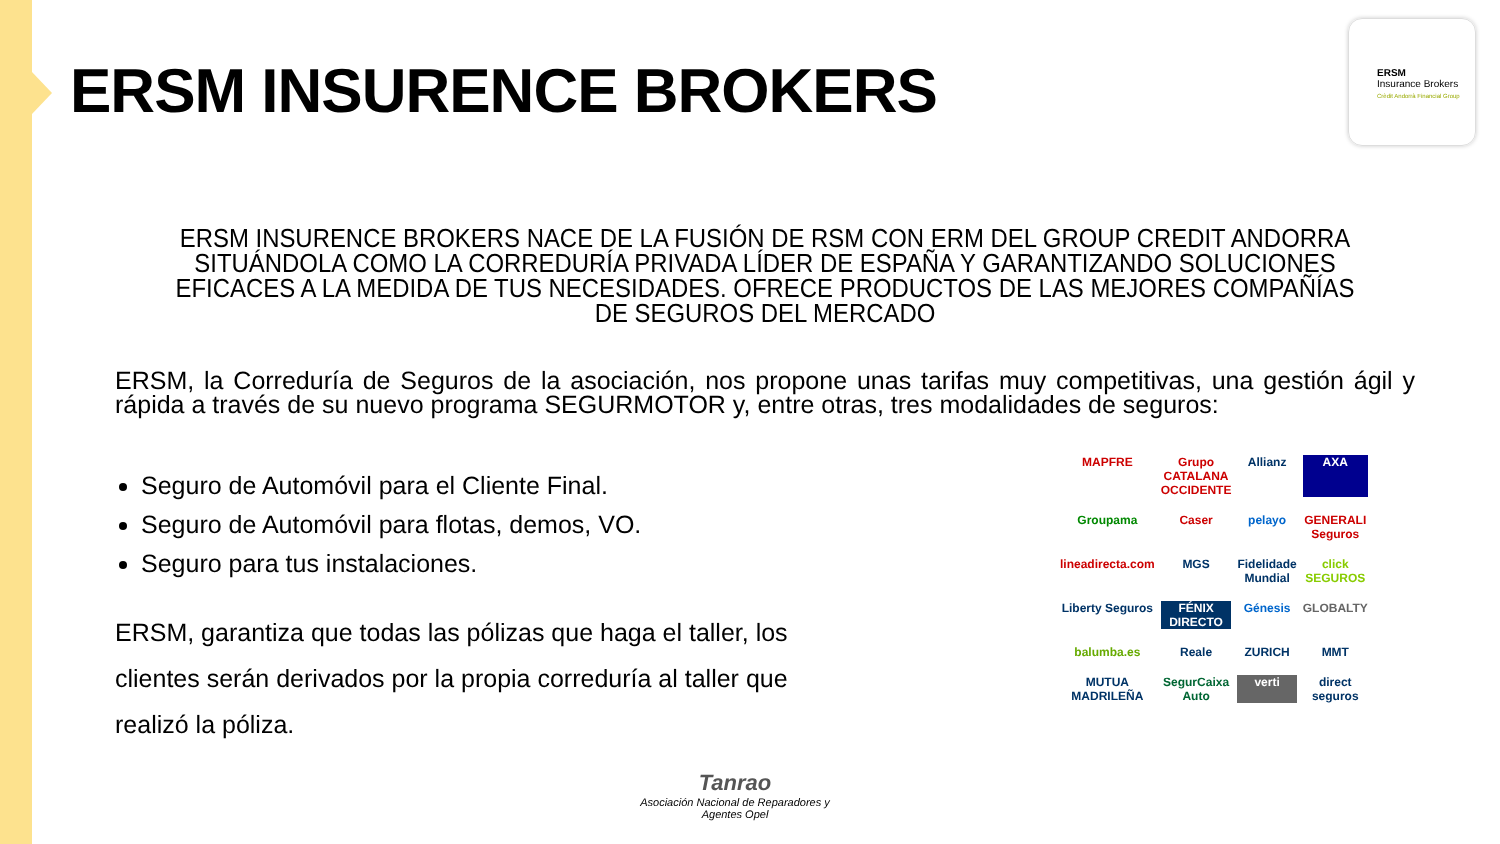ERSM INSURENCE BROKERS
ERSM
Insurance Brokers
Crèdit Andorrà Financial Group
ERSM INSURENCE BROKERS NACE DE LA FUSIÓN DE RSM CON ERM DEL GROUP CREDIT ANDORRA SITUÁNDOLA COMO LA CORREDURÍA PRIVADA LÍDER DE ESPAÑA Y GARANTIZANDO SOLUCIONES EFICACES A LA MEDIDA DE TUS NECESIDADES. OFRECE PRODUCTOS DE LAS MEJORES COMPAÑÍAS DE SEGUROS DEL MERCADO
ERSM, la Correduría de Seguros de la asociación, nos propone unas tarifas muy competitivas, una gestión ágil y rápida a través de su nuevo programa SEGURMOTOR y, entre otras, tres modalidades de seguros:
Seguro de Automóvil para el Cliente Final.
Seguro de Automóvil para flotas, demos, VO.
Seguro para tus instalaciones.
ERSM, garantiza que todas las pólizas que haga el taller, los clientes serán derivados por la propia correduría al taller que realizó la póliza.
MAPFRE Grupo CATALANA OCCIDENTE Allianz AXA Groupama Caser pelayo GENERALI Seguros lineadirecta.com MGS Fidelidade Mundial click SEGUROS Liberty Seguros FÉNIX DIRECTO Génesis GLOBALTY balumba.es Reale ZURICH MMT MUTUA MADRILEÑA SegurCaixa Auto verti direct seguros
Tanrao
Asociación Nacional de Reparadores y Agentes Opel